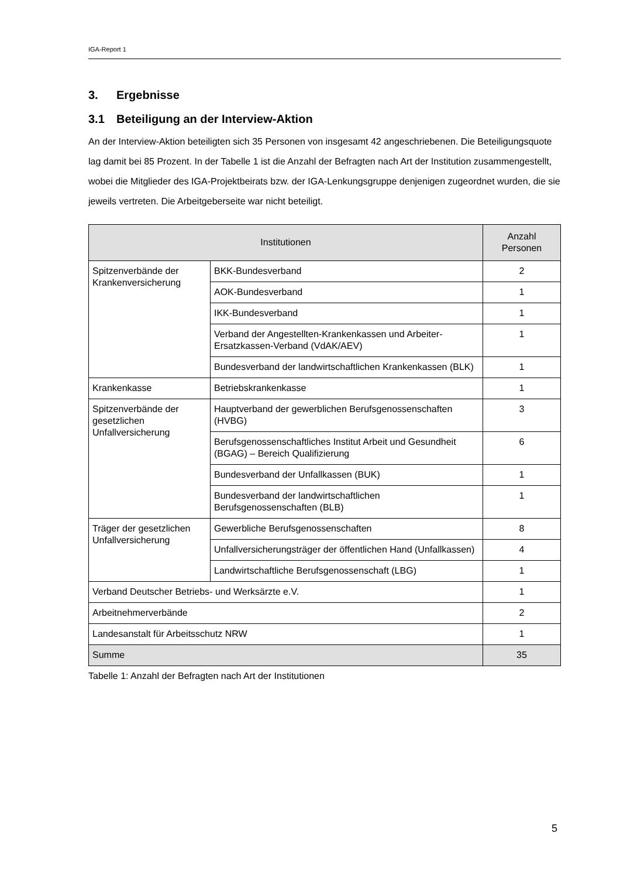IGA-Report 1
3. Ergebnisse
3.1 Beteiligung an der Interview-Aktion
An der Interview-Aktion beteiligten sich 35 Personen von insgesamt 42 angeschriebenen. Die Beteiligungsquote lag damit bei 85 Prozent. In der Tabelle 1 ist die Anzahl der Befragten nach Art der Institution zusammengestellt, wobei die Mitglieder des IGA-Projektbeirats bzw. der IGA-Lenkungsgruppe denjenigen zugeordnet wurden, die sie jeweils vertreten. Die Arbeitgeberseite war nicht beteiligt.
| Institutionen | | Anzahl Personen |
| --- | --- | --- |
| Spitzenverbände der Krankenversicherung | BKK-Bundesverband | 2 |
| | AOK-Bundesverband | 1 |
| | IKK-Bundesverband | 1 |
| | Verband der Angestellten-Krankenkassen und Arbeiter-Ersatzkassen-Verband (VdAK/AEV) | 1 |
| | Bundesverband der landwirtschaftlichen Krankenkassen (BLK) | 1 |
| Krankenkasse | Betriebskrankenkasse | 1 |
| Spitzenverbände der gesetzlichen Unfallversicherung | Hauptverband der gewerblichen Berufsgenossenschaften (HVBG) | 3 |
| | Berufsgenossenschaftliches Institut Arbeit und Gesundheit (BGAG) – Bereich Qualifizierung | 6 |
| | Bundesverband der Unfallkassen (BUK) | 1 |
| | Bundesverband der landwirtschaftlichen Berufsgenossenschaften (BLB) | 1 |
| Träger der gesetzlichen Unfallversicherung | Gewerbliche Berufsgenossenschaften | 8 |
| | Unfallversicherungsträger der öffentlichen Hand (Unfallkassen) | 4 |
| | Landwirtschaftliche Berufsgenossenschaft (LBG) | 1 |
| Verband Deutscher Betriebs- und Werksärzte e.V. | | 1 |
| Arbeitnehmerverbände | | 2 |
| Landesanstalt für Arbeitsschutz NRW | | 1 |
| Summe | | 35 |
Tabelle 1: Anzahl der Befragten nach Art der Institutionen
5